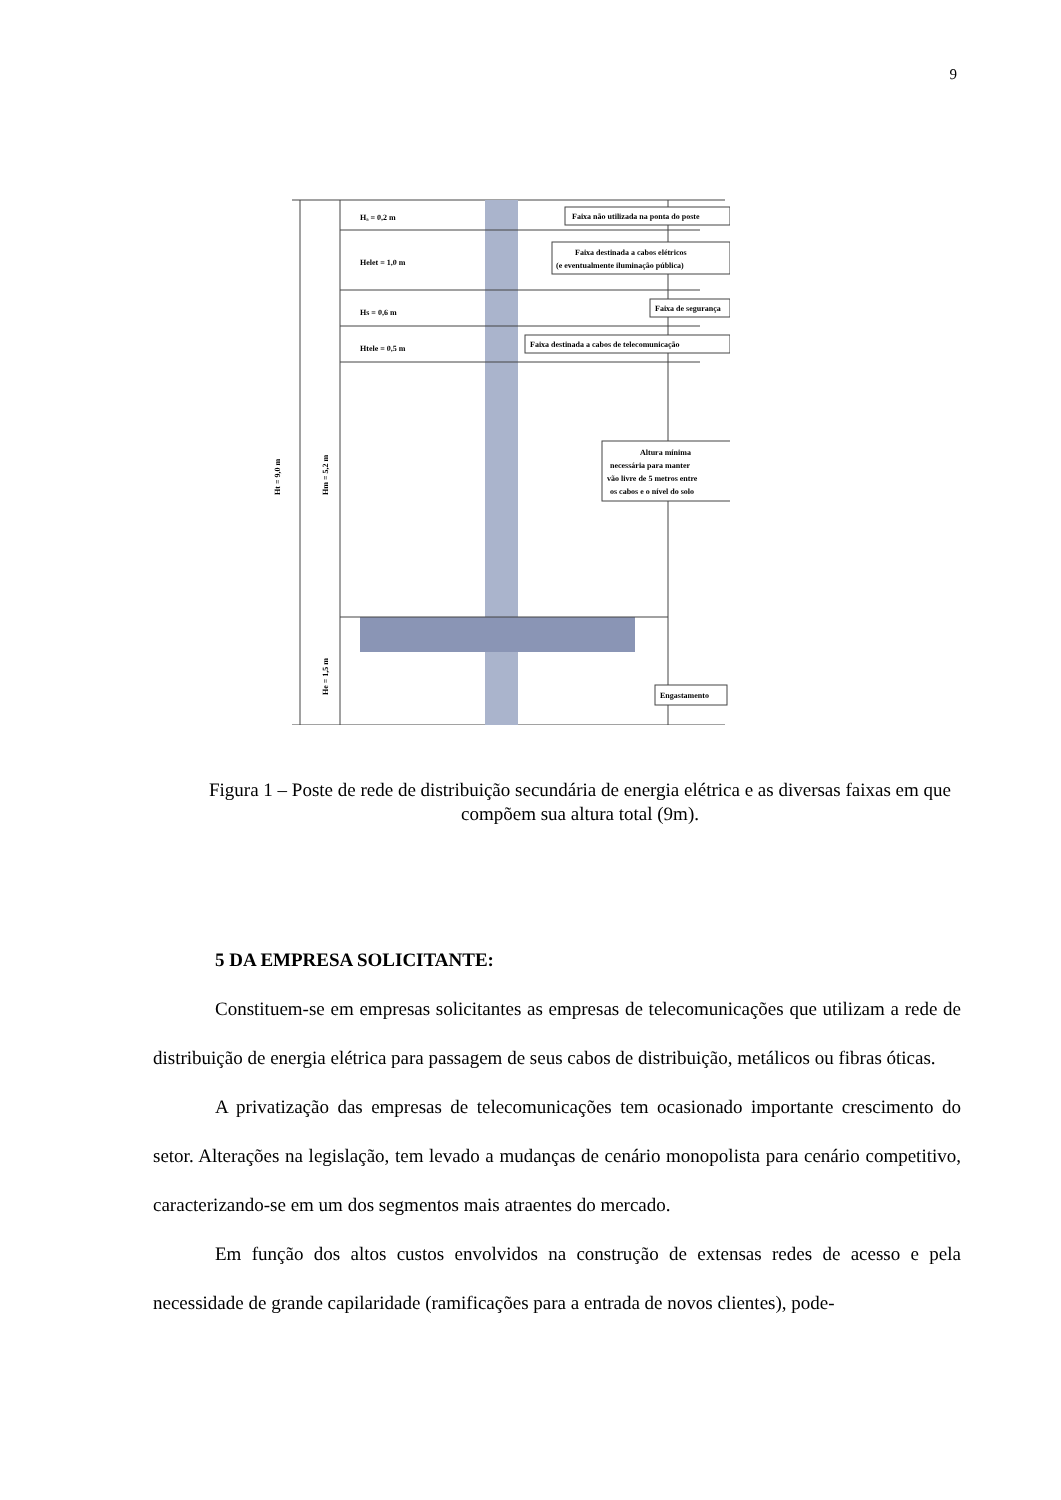9
Hₐ = 0,2 m
Helet = 1,0 m
Hs = 0,6 m
Htele = 0,5 m
Faixa não utilizada na ponta do poste
Faixa destinada a cabos elétricos
(e eventualmente iluminação pública)
Faixa de segurança
Faixa destinada a cabos de telecomunicação
Altura mínima
necessária para manter
vão livre de 5 metros entre
os cabos e o nível do solo
Engastamento
Ht = 9,0 m
Hm = 5,2 m
He = 1,5 m
Figura 1 – Poste de rede de distribuição secundária de energia elétrica e as diversas faixas em que compõem sua altura total (9m).
5 DA EMPRESA SOLICITANTE:
Constituem-se em empresas solicitantes as empresas de telecomunicações que utilizam a rede de distribuição de energia elétrica para passagem de seus cabos de distribuição, metálicos ou fibras óticas.
A privatização das empresas de telecomunicações tem ocasionado importante crescimento do setor. Alterações na legislação, tem levado a mudanças de cenário monopolista para cenário competitivo, caracterizando-se em um dos segmentos mais atraentes do mercado.
Em função dos altos custos envolvidos na construção de extensas redes de acesso e pela necessidade de grande capilaridade (ramificações para a entrada de novos clientes), pode-